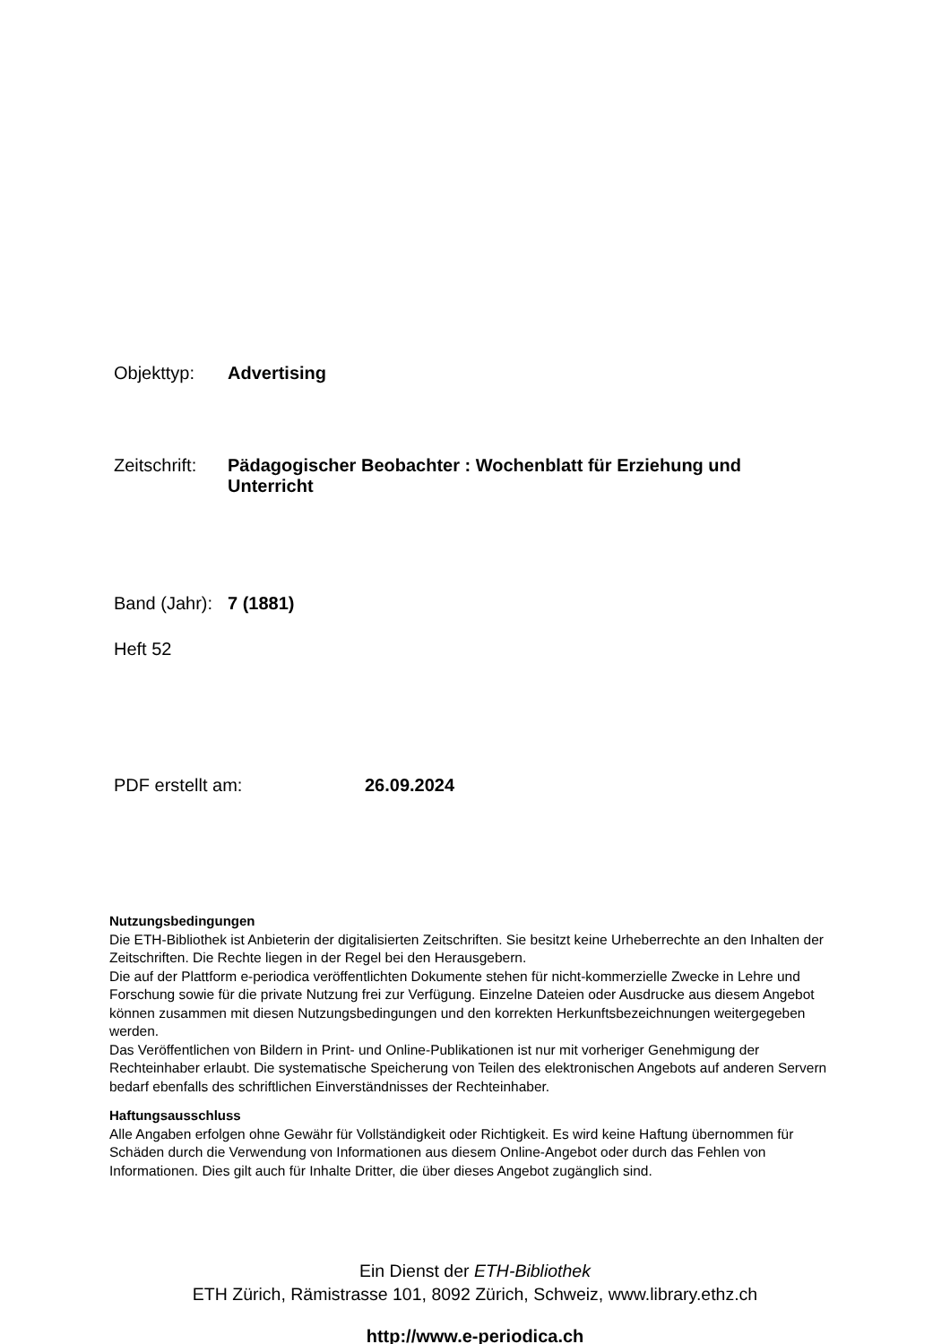Objekttyp: Advertising
Zeitschrift: Pädagogischer Beobachter : Wochenblatt für Erziehung und Unterricht
Band (Jahr): 7 (1881)
Heft 52
PDF erstellt am: 26.09.2024
Nutzungsbedingungen
Die ETH-Bibliothek ist Anbieterin der digitalisierten Zeitschriften. Sie besitzt keine Urheberrechte an den Inhalten der Zeitschriften. Die Rechte liegen in der Regel bei den Herausgebern.
Die auf der Plattform e-periodica veröffentlichten Dokumente stehen für nicht-kommerzielle Zwecke in Lehre und Forschung sowie für die private Nutzung frei zur Verfügung. Einzelne Dateien oder Ausdrucke aus diesem Angebot können zusammen mit diesen Nutzungsbedingungen und den korrekten Herkunftsbezeichnungen weitergegeben werden.
Das Veröffentlichen von Bildern in Print- und Online-Publikationen ist nur mit vorheriger Genehmigung der Rechteinhaber erlaubt. Die systematische Speicherung von Teilen des elektronischen Angebots auf anderen Servern bedarf ebenfalls des schriftlichen Einverständnisses der Rechteinhaber.
Haftungsausschluss
Alle Angaben erfolgen ohne Gewähr für Vollständigkeit oder Richtigkeit. Es wird keine Haftung übernommen für Schäden durch die Verwendung von Informationen aus diesem Online-Angebot oder durch das Fehlen von Informationen. Dies gilt auch für Inhalte Dritter, die über dieses Angebot zugänglich sind.
Ein Dienst der ETH-Bibliothek
ETH Zürich, Rämistrasse 101, 8092 Zürich, Schweiz, www.library.ethz.ch
http://www.e-periodica.ch